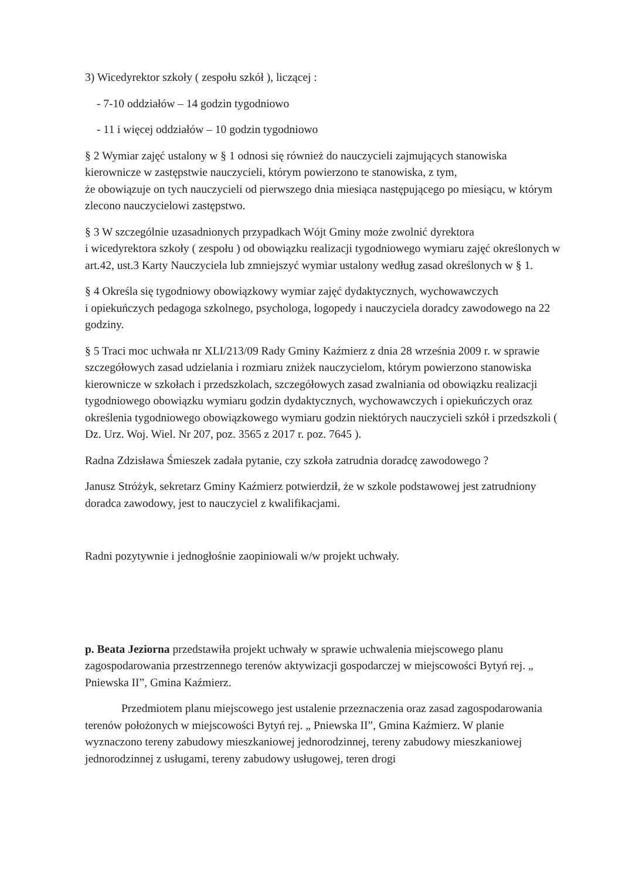3) Wicedyrektor szkoły ( zespołu szkół ), liczącej :
- 7-10 oddziałów – 14 godzin tygodniowo
- 11 i więcej oddziałów – 10 godzin tygodniowo
§ 2 Wymiar zajęć ustalony w § 1 odnosi się również do nauczycieli zajmujących stanowiska kierownicze w zastępstwie nauczycieli, którym powierzono te stanowiska, z tym,
że obowiązuje on tych nauczycieli od pierwszego dnia miesiąca następującego po miesiącu, w którym zlecono nauczycielowi zastępstwo.
§ 3 W szczególnie uzasadnionych przypadkach Wójt Gminy może zwolnić dyrektora
i wicedyrektora szkoły ( zespołu ) od obowiązku realizacji tygodniowego wymiaru zajęć określonych w art.42, ust.3 Karty Nauczyciela lub zmniejszyć wymiar ustalony według zasad określonych w § 1.
§ 4 Określa się tygodniowy obowiązkowy wymiar zajęć dydaktycznych, wychowawczych
i opiekuńczych pedagoga szkolnego, psychologa, logopedy i nauczyciela doradcy zawodowego na 22 godziny.
§ 5 Traci moc uchwała nr XLI/213/09 Rady Gminy Kaźmierz z dnia 28 września 2009 r. w sprawie szczegółowych zasad udzielania i rozmiaru zniżek nauczycielom, którym powierzono stanowiska kierownicze w szkołach i przedszkolach, szczegółowych zasad zwalniania od obowiązku realizacji tygodniowego obowiązku wymiaru godzin dydaktycznych, wychowawczych i opiekuńczych oraz określenia tygodniowego obowiązkowego wymiaru godzin niektórych nauczycieli szkół i przedszkoli ( Dz. Urz. Woj. Wiel. Nr 207, poz. 3565 z 2017 r. poz. 7645 ).
Radna Zdzisława Śmieszek zadała pytanie, czy szkoła zatrudnia doradcę zawodowego ?
Janusz Stróżyk, sekretarz Gminy Kaźmierz potwierdził, że w szkole podstawowej jest zatrudniony doradca zawodowy, jest to nauczyciel z kwalifikacjami.
Radni pozytywnie i jednogłośnie zaopiniowali w/w projekt uchwały.
p. Beata Jeziorna przedstawiła projekt uchwały w sprawie uchwalenia miejscowego planu zagospodarowania przestrzennego terenów aktywizacji gospodarczej w miejscowości Bytyń rej. „ Pniewska II”, Gmina Kaźmierz.
Przedmiotem planu miejscowego jest ustalenie przeznaczenia oraz zasad zagospodarowania terenów położonych w miejscowości Bytyń rej. „ Pniewska II”, Gmina Kaźmierz. W planie wyznaczono tereny zabudowy mieszkaniowej jednorodzinnej, tereny zabudowy mieszkaniowej jednorodzinnej z usługami, tereny zabudowy usługowej, teren drogi